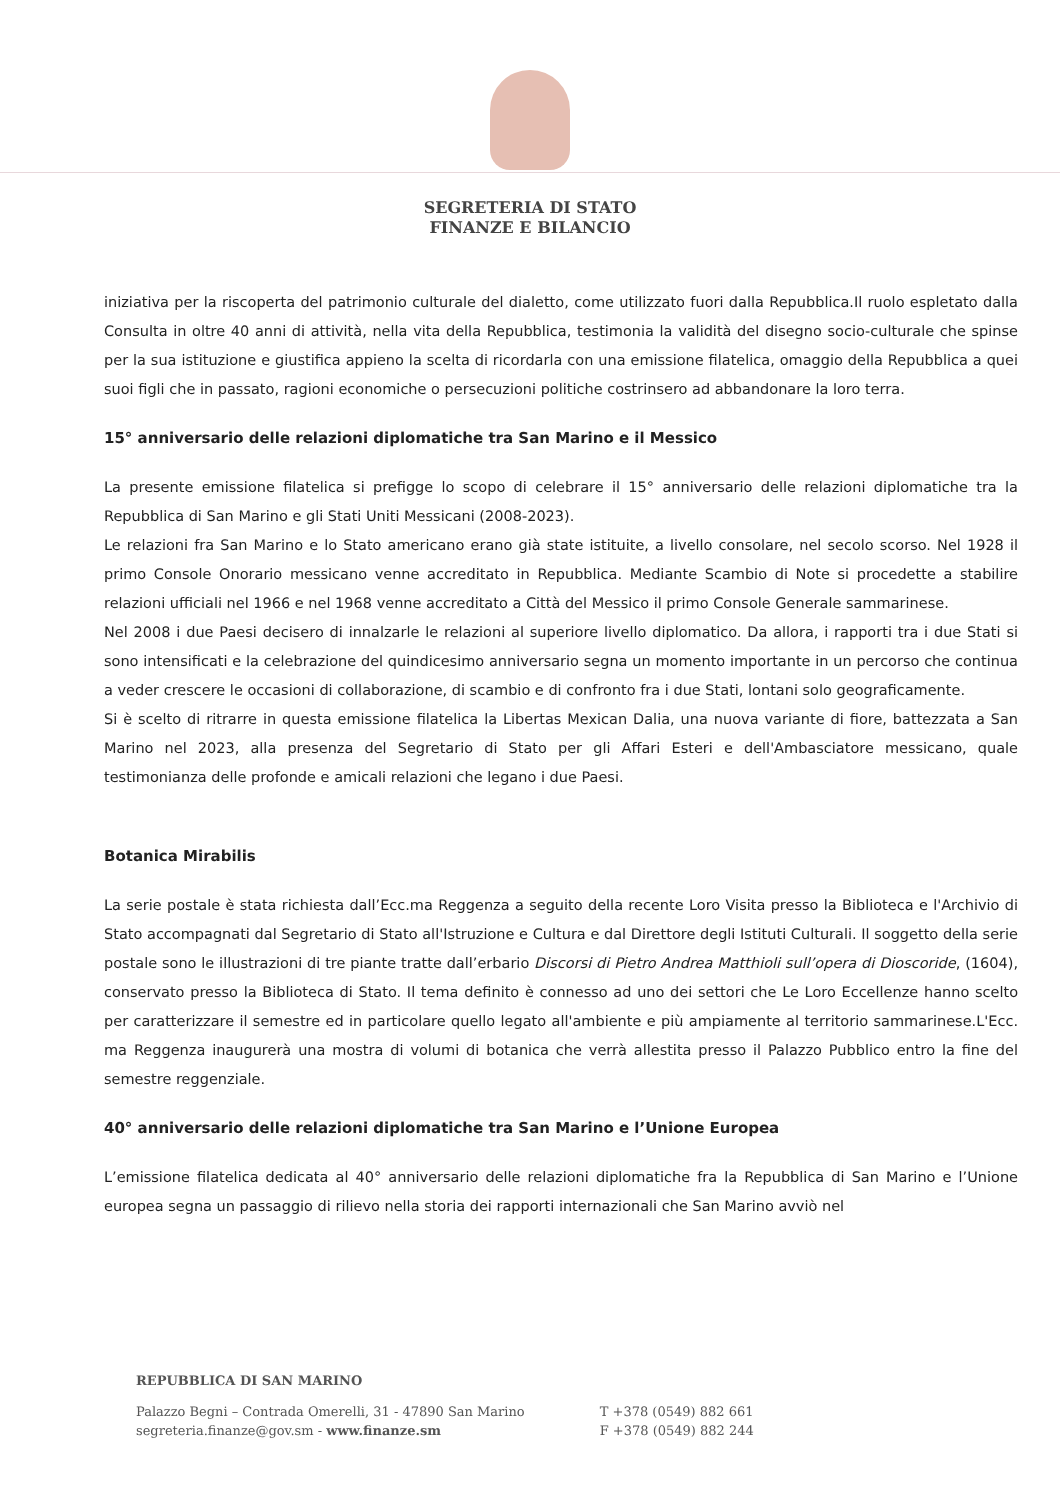SEGRETERIA DI STATO
FINANZE E BILANCIO
iniziativa per la riscoperta del patrimonio culturale del dialetto, come utilizzato fuori dalla Repubblica.Il ruolo espletato dalla Consulta in oltre 40 anni di attività, nella vita della Repubblica, testimonia la validità del disegno socio-culturale che spinse per la sua istituzione e giustifica appieno la scelta di ricordarla con una emissione filatelica, omaggio della Repubblica a quei suoi figli che in passato, ragioni economiche o persecuzioni politiche costrinsero ad abbandonare la loro terra.
15° anniversario delle relazioni diplomatiche tra San Marino e il Messico
La presente emissione filatelica si prefigge lo scopo di celebrare il 15° anniversario delle relazioni diplomatiche tra la Repubblica di San Marino e gli Stati Uniti Messicani (2008-2023).
Le relazioni fra San Marino e lo Stato americano erano già state istituite, a livello consolare, nel secolo scorso. Nel 1928 il primo Console Onorario messicano venne accreditato in Repubblica. Mediante Scambio di Note si procedette a stabilire relazioni ufficiali nel 1966 e nel 1968 venne accreditato a Città del Messico il primo Console Generale sammarinese.
Nel 2008 i due Paesi decisero di innalzarle le relazioni al superiore livello diplomatico. Da allora, i rapporti tra i due Stati si sono intensificati e la celebrazione del quindicesimo anniversario segna un momento importante in un percorso che continua a veder crescere le occasioni di collaborazione, di scambio e di confronto fra i due Stati, lontani solo geograficamente.
Si è scelto di ritrarre in questa emissione filatelica la Libertas Mexican Dalia, una nuova variante di fiore, battezzata a San Marino nel 2023, alla presenza del Segretario di Stato per gli Affari Esteri e dell'Ambasciatore messicano, quale testimonianza delle profonde e amicali relazioni che legano i due Paesi.
Botanica Mirabilis
La serie postale è stata richiesta dall’Ecc.ma Reggenza a seguito della recente Loro Visita presso la Biblioteca e l'Archivio di Stato accompagnati dal Segretario di Stato all'Istruzione e Cultura e dal Direttore degli Istituti Culturali. Il soggetto della serie postale sono le illustrazioni di tre piante tratte dall’erbario Discorsi di Pietro Andrea Matthioli sull’opera di Dioscoride, (1604), conservato presso la Biblioteca di Stato. Il tema definito è connesso ad uno dei settori che Le Loro Eccellenze hanno scelto per caratterizzare il semestre ed in particolare quello legato all'ambiente e più ampiamente al territorio sammarinese.L'Ecc. ma Reggenza inaugurerà una mostra di volumi di botanica che verrà allestita presso il Palazzo Pubblico entro la fine del semestre reggenziale.
40° anniversario delle relazioni diplomatiche tra San Marino e l’Unione Europea
L’emissione filatelica dedicata al 40° anniversario delle relazioni diplomatiche fra la Repubblica di San Marino e l’Unione europea segna un passaggio di rilievo nella storia dei rapporti internazionali che San Marino avviò nel
REPUBBLICA DI SAN MARINO
Palazzo Begni – Contrada Omerelli, 31 - 47890 San Marino
segreteria.finanze@gov.sm - www.finanze.sm
T +378 (0549) 882 661
F +378 (0549) 882 244